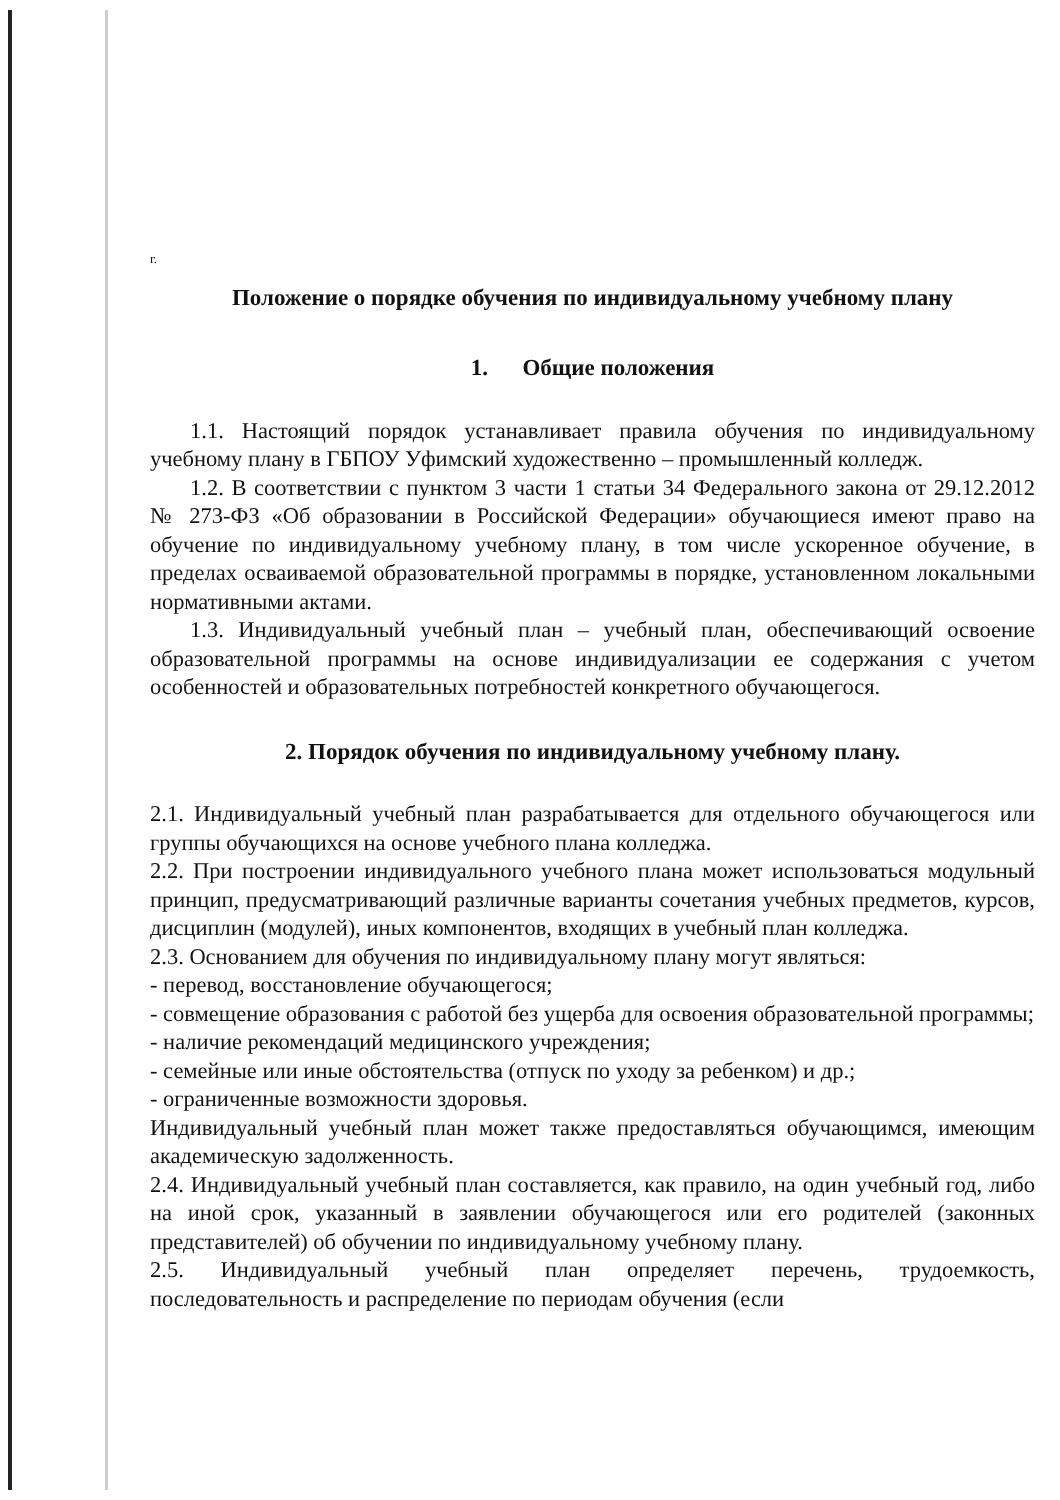г.
Положение о порядке обучения по индивидуальному учебному плану
1. Общие положения
1.1. Настоящий порядок устанавливает правила обучения по индивидуальному учебному плану в ГБПОУ Уфимский художественно – промышленный колледж.
1.2. В соответствии с пунктом 3 части 1 статьи 34 Федерального закона от 29.12.2012 № 273-ФЗ «Об образовании в Российской Федерации» обучающиеся имеют право на обучение по индивидуальному учебному плану, в том числе ускоренное обучение, в пределах осваиваемой образовательной программы в порядке, установленном локальными нормативными актами.
1.3. Индивидуальный учебный план – учебный план, обеспечивающий освоение образовательной программы на основе индивидуализации ее содержания с учетом особенностей и образовательных потребностей конкретного обучающегося.
2. Порядок обучения по индивидуальному учебному плану.
2.1. Индивидуальный учебный план разрабатывается для отдельного обучающегося или группы обучающихся на основе учебного плана колледжа.
2.2. При построении индивидуального учебного плана может использоваться модульный принцип, предусматривающий различные варианты сочетания учебных предметов, курсов, дисциплин (модулей), иных компонентов, входящих в учебный план колледжа.
2.3. Основанием для обучения по индивидуальному плану могут являться:
- перевод, восстановление обучающегося;
- совмещение образования с работой без ущерба для освоения образовательной программы;
- наличие рекомендаций медицинского учреждения;
- семейные или иные обстоятельства (отпуск по уходу за ребенком) и др.;
- ограниченные возможности здоровья.
Индивидуальный учебный план может также предоставляться обучающимся, имеющим академическую задолженность.
2.4. Индивидуальный учебный план составляется, как правило, на один учебный год, либо на иной срок, указанный в заявлении обучающегося или его родителей (законных представителей) об обучении по индивидуальному учебному плану.
2.5. Индивидуальный учебный план определяет перечень, трудоемкость, последовательность и распределение по периодам обучения (если